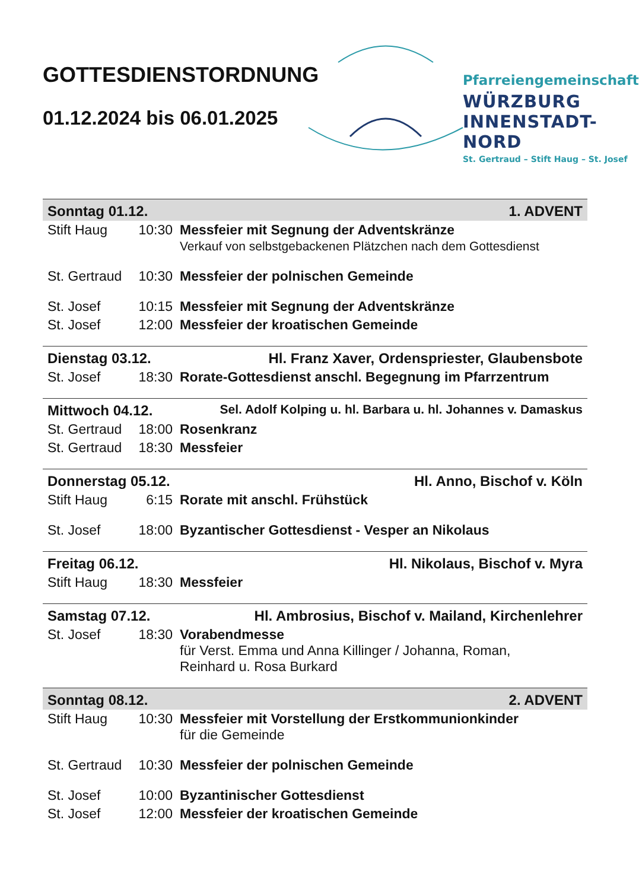GOTTESDIENSTORDNUNG
01.12.2024 bis 06.01.2025
Pfarreiengemeinschaft
WÜRZBURG
INNENSTADT-NORD
St. Gertraud – Stift Haug – St. Josef
| Sonntag 01.12. | | 1. ADVENT |
| Stift Haug | 10:30 | Messfeier mit Segnung der Adventskränze Verkauf von selbstgebackenen Plätzchen nach dem Gottesdienst |
| St. Gertraud | 10:30 | Messfeier der polnischen Gemeinde |
| St. Josef | 10:15 | Messfeier mit Segnung der Adventskränze |
| St. Josef | 12:00 | Messfeier der kroatischen Gemeinde |
| Dienstag 03.12. | | Hl. Franz Xaver, Ordenspriester, Glaubensbote |
| St. Josef | 18:30 | Rorate-Gottesdienst anschl. Begegnung im Pfarrzentrum |
| Mittwoch 04.12. | | Sel. Adolf Kolping u. hl. Barbara u. hl. Johannes v. Damaskus |
| St. Gertraud | 18:00 | Rosenkranz |
| St. Gertraud | 18:30 | Messfeier |
| Donnerstag 05.12. | | Hl. Anno, Bischof v. Köln |
| Stift Haug | 6:15 | Rorate mit anschl. Frühstück |
| St. Josef | 18:00 | Byzantischer Gottesdienst - Vesper an Nikolaus |
| Freitag 06.12. | | Hl. Nikolaus, Bischof v. Myra |
| Stift Haug | 18:30 | Messfeier |
| Samstag 07.12. | | Hl. Ambrosius, Bischof v. Mailand, Kirchenlehrer |
| St. Josef | 18:30 | Vorabendmesse für Verst. Emma und Anna Killinger / Johanna, Roman, Reinhard u. Rosa Burkard |
| Sonntag 08.12. | | 2. ADVENT |
| Stift Haug | 10:30 | Messfeier mit Vorstellung der Erstkommunionkinder für die Gemeinde |
| St. Gertraud | 10:30 | Messfeier der polnischen Gemeinde |
| St. Josef | 10:00 | Byzantinischer Gottesdienst |
| St. Josef | 12:00 | Messfeier der kroatischen Gemeinde |